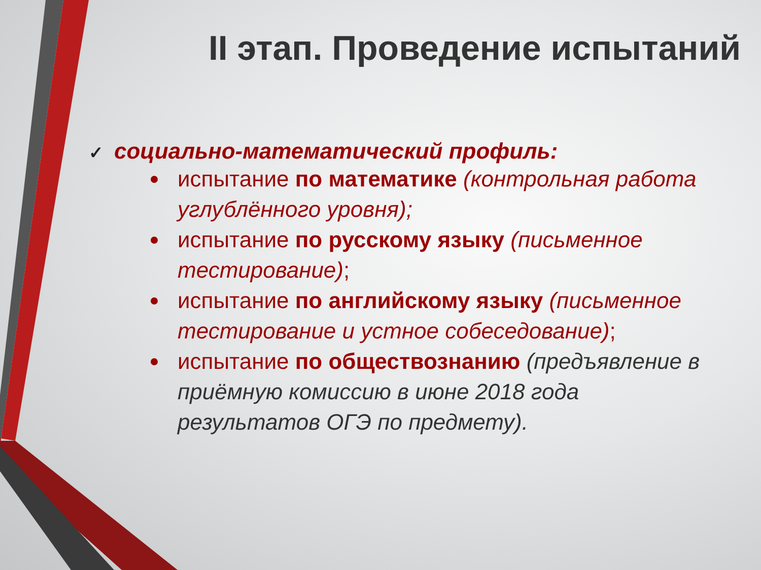II этап. Проведение испытаний
✓ социально-математический профиль:
испытание по математике (контрольная работа углублённого уровня);
испытание по русскому языку (письменное тестирование);
испытание по английскому языку (письменное тестирование и устное собеседование);
испытание по обществознанию (предъявление в приёмную комиссию в июне 2018 года результатов ОГЭ по предмету).